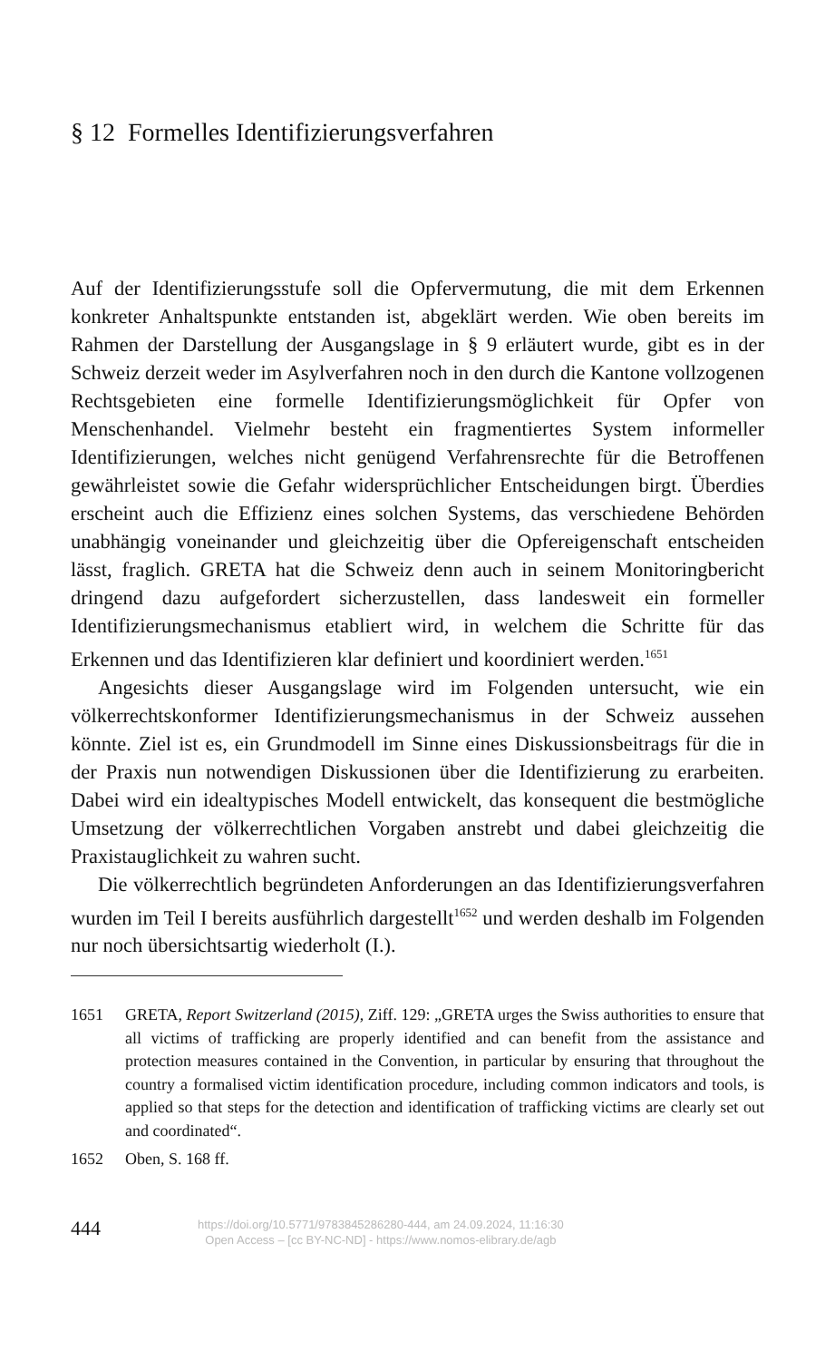§ 12 Formelles Identifizierungsverfahren
Auf der Identifizierungsstufe soll die Opfervermutung, die mit dem Erkennen konkreter Anhaltspunkte entstanden ist, abgeklärt werden. Wie oben bereits im Rahmen der Darstellung der Ausgangslage in § 9 erläutert wurde, gibt es in der Schweiz derzeit weder im Asylverfahren noch in den durch die Kantone vollzogenen Rechtsgebieten eine formelle Identifizierungsmöglichkeit für Opfer von Menschenhandel. Vielmehr besteht ein fragmentiertes System informeller Identifizierungen, welches nicht genügend Verfahrensrechte für die Betroffenen gewährleistet sowie die Gefahr widersprüchlicher Entscheidungen birgt. Überdies erscheint auch die Effizienz eines solchen Systems, das verschiedene Behörden unabhängig voneinander und gleichzeitig über die Opfereigenschaft entscheiden lässt, fraglich. GRETA hat die Schweiz denn auch in seinem Monitoringbericht dringend dazu aufgefordert sicherzustellen, dass landesweit ein formeller Identifizierungsmechanismus etabliert wird, in welchem die Schritte für das Erkennen und das Identifizieren klar definiert und koordiniert werden.<sup>1651</sup>
Angesichts dieser Ausgangslage wird im Folgenden untersucht, wie ein völkerrechtskonformer Identifizierungsmechanismus in der Schweiz aussehen könnte. Ziel ist es, ein Grundmodell im Sinne eines Diskussionsbeitrags für die in der Praxis nun notwendigen Diskussionen über die Identifizierung zu erarbeiten. Dabei wird ein idealtypisches Modell entwickelt, das konsequent die bestmögliche Umsetzung der völkerrechtlichen Vorgaben anstrebt und dabei gleichzeitig die Praxistauglichkeit zu wahren sucht.
Die völkerrechtlich begründeten Anforderungen an das Identifizierungsverfahren wurden im Teil I bereits ausführlich dargestellt<sup>1652</sup> und werden deshalb im Folgenden nur noch übersichtsartig wiederholt (I.).
1651 GRETA, Report Switzerland (2015), Ziff. 129: „GRETA urges the Swiss authorities to ensure that all victims of trafficking are properly identified and can benefit from the assistance and protection measures contained in the Convention, in particular by ensuring that throughout the country a formalised victim identification procedure, including common indicators and tools, is applied so that steps for the detection and identification of trafficking victims are clearly set out and coordinated“.
1652 Oben, S. 168 ff.
444
https://doi.org/10.5771/9783845286280-444, am 24.09.2024, 11:16:30
Open Access – [cc BY-NC-ND] - https://www.nomos-elibrary.de/agb